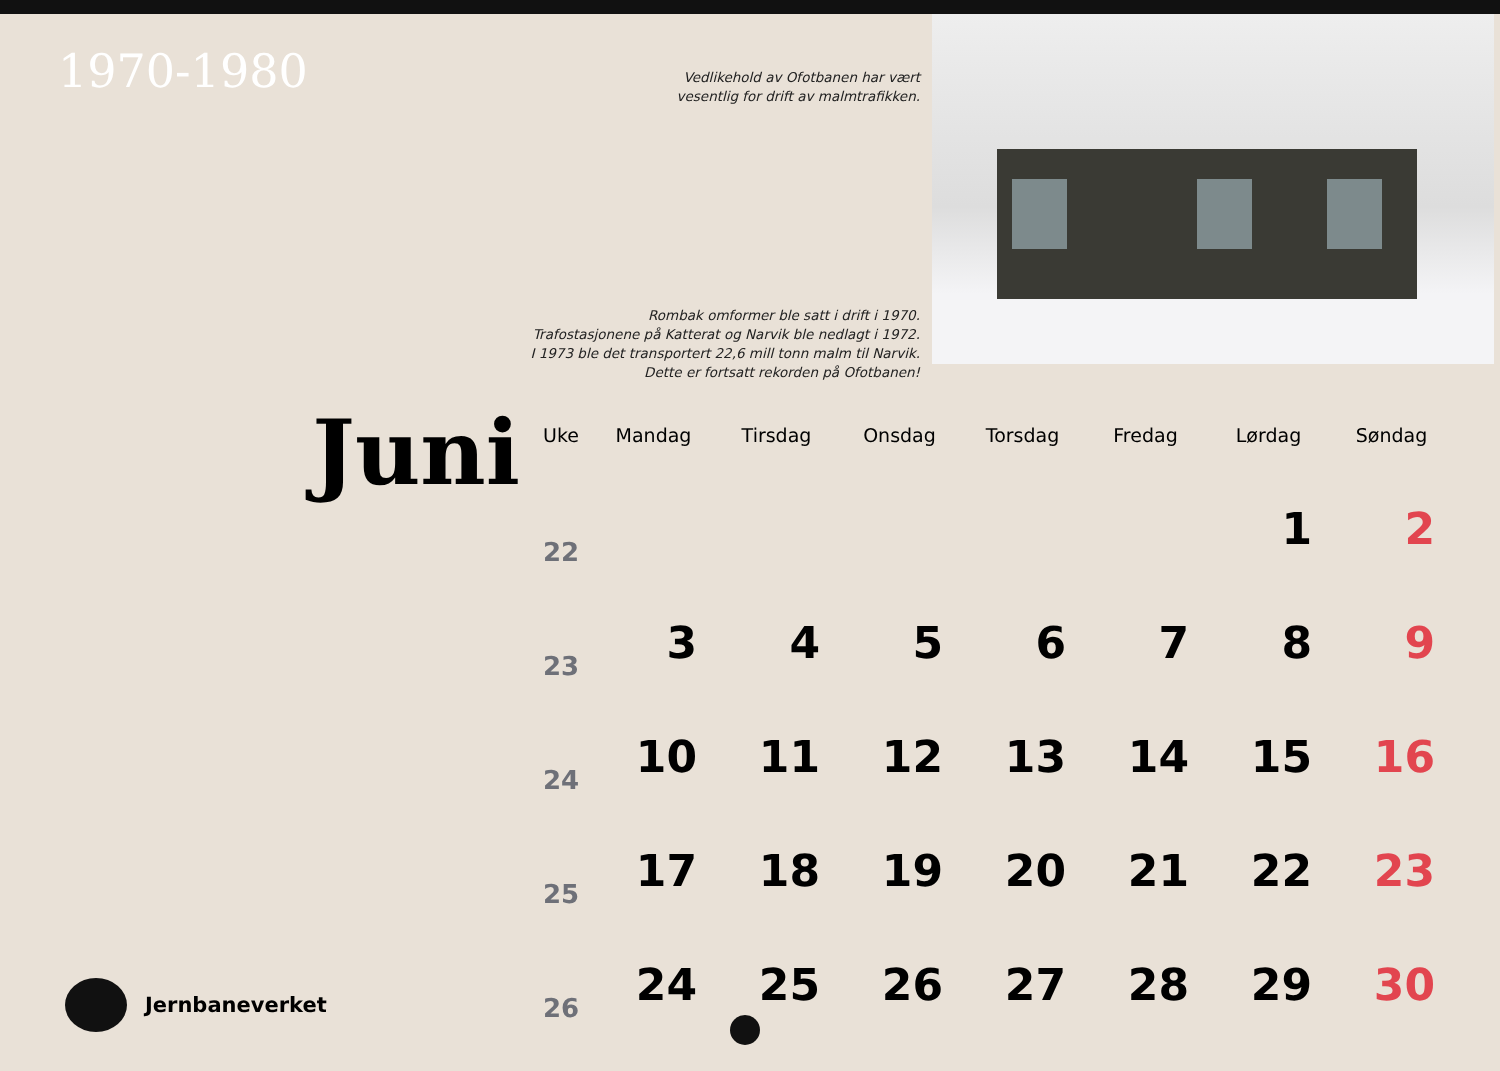1970-1980
Vedlikehold av Ofotbanen har vært
vesentlig for drift av malmtrafikken.
Rombak omformer ble satt i drift i 1970.
Trafostasjonene på Katterat og Narvik ble nedlagt i 1972.
I 1973 ble det transportert 22,6 mill tonn malm til Narvik.
Dette er fortsatt rekorden på Ofotbanen!
Juni
| Uke | Mandag | Tirsdag | Onsdag | Torsdag | Fredag | Lørdag | Søndag |
| --- | --- | --- | --- | --- | --- | --- | --- |
| 22 | | | | | | 1 | 2 |
| 23 | 3 | 4 | 5 | 6 | 7 | 8 | 9 |
| 24 | 10 | 11 | 12 | 13 | 14 | 15 | 16 |
| 25 | 17 | 18 | 19 | 20 | 21 | 22 | 23 |
| 26 | 24 | 25 | 26 | 27 | 28 | 29 | 30 |
Jernbaneverket